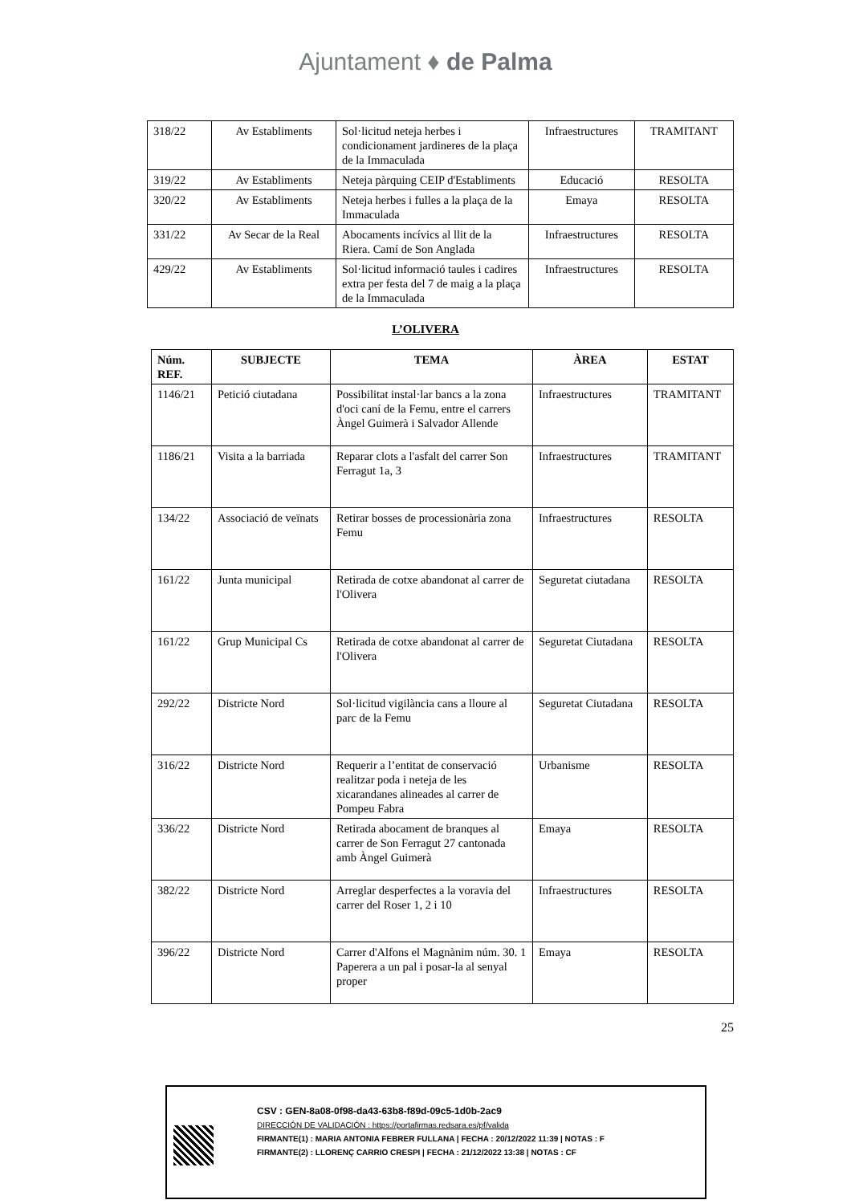Ajuntament ♦ de Palma
| 318/22 | Av Establiments | Sol·licitud neteja herbes i condicionament jardineres de la plaça de la Immaculada | Infraestructures | TRAMITANT |
| 319/22 | Av Establiments | Neteja pàrquing CEIP d'Establiments | Educació | RESOLTA |
| 320/22 | Av Establiments | Neteja herbes i fulles a la plaça de la Immaculada | Emaya | RESOLTA |
| 331/22 | Av Secar de la Real | Abocaments incívics al llit de la Riera. Camí de Son Anglada | Infraestructures | RESOLTA |
| 429/22 | Av Establiments | Sol·licitud informació taules i cadires extra per festa del 7 de maig a la plaça de la Immaculada | Infraestructures | RESOLTA |
L’OLIVERA
| Núm. REF. | SUBJECTE | TEMA | ÀREA | ESTAT |
| --- | --- | --- | --- | --- |
| 1146/21 | Petició ciutadana | Possibilitat instal·lar bancs a la zona d'oci caní de la Femu, entre el carrers Àngel Guimerà i Salvador Allende | Infraestructures | TRAMITANT |
| 1186/21 | Visita a la barriada | Reparar clots a l'asfalt del carrer Son Ferragut 1a, 3 | Infraestructures | TRAMITANT |
| 134/22 | Associació de veïnats | Retirar bosses de processionària zona Femu | Infraestructures | RESOLTA |
| 161/22 | Junta municipal | Retirada de cotxe abandonat al carrer de l'Olivera | Seguretat ciutadana | RESOLTA |
| 161/22 | Grup Municipal Cs | Retirada de cotxe abandonat al carrer de l'Olivera | Seguretat Ciutadana | RESOLTA |
| 292/22 | Districte Nord | Sol·licitud vigilància cans a lloure al parc de la Femu | Seguretat Ciutadana | RESOLTA |
| 316/22 | Districte Nord | Requerir a l’entitat de conservació realitzar poda i neteja de les xicarandanes alineades al carrer de Pompeu Fabra | Urbanisme | RESOLTA |
| 336/22 | Districte Nord | Retirada abocament de branques al carrer de Son Ferragut 27 cantonada amb Àngel Guimerà | Emaya | RESOLTA |
| 382/22 | Districte Nord | Arreglar desperfectes a la voravia del carrer del Roser 1, 2 i 10 | Infraestructures | RESOLTA |
| 396/22 | Districte Nord | Carrer d'Alfons el Magnànim núm. 30. 1 Paperera a un pal i posar-la al senyal proper | Emaya | RESOLTA |
25
CSV : GEN-8a08-0f98-da43-63b8-f89d-09c5-1d0b-2ac9
DIRECCIÓN DE VALIDACIÓN : https://portafirmas.redsara.es/pf/valida
FIRMANTE(1) : MARIA ANTONIA FEBRER FULLANA | FECHA : 20/12/2022 11:39 | NOTAS : F
FIRMANTE(2) : LLORENÇ CARRIO CRESPI | FECHA : 21/12/2022 13:38 | NOTAS : CF